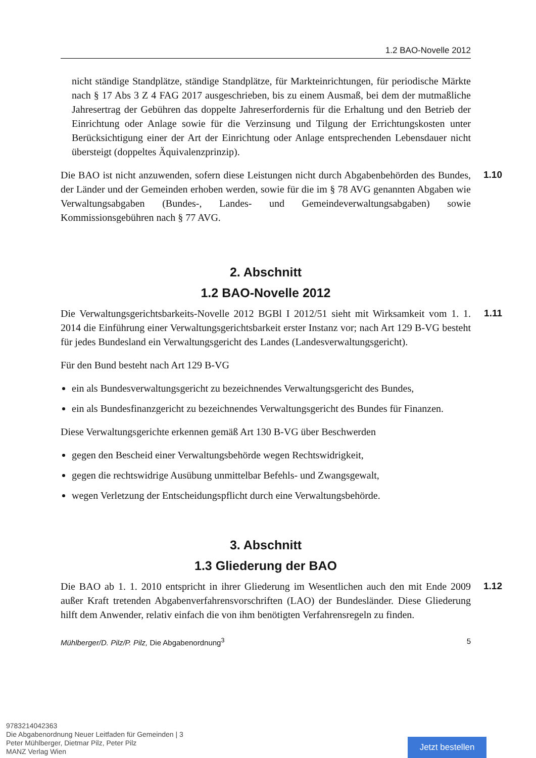1.2 BAO-Novelle 2012
nicht ständige Standplätze, ständige Standplätze, für Markteinrichtungen, für periodische Märkte nach § 17 Abs 3 Z 4 FAG 2017 ausgeschrieben, bis zu einem Ausmaß, bei dem der mutmaßliche Jahresertrag der Gebühren das doppelte Jahreserfordernis für die Erhaltung und den Betrieb der Einrichtung oder Anlage sowie für die Verzinsung und Tilgung der Errichtungskosten unter Berücksichtigung einer der Art der Einrichtung oder Anlage entsprechenden Lebensdauer nicht übersteigt (doppeltes Äquivalenzprinzip).
Die BAO ist nicht anzuwenden, sofern diese Leistungen nicht durch Abgabenbehörden des Bundes, der Länder und der Gemeinden erhoben werden, sowie für die im § 78 AVG genannten Abgaben wie Verwaltungsabgaben (Bundes-, Landes- und Gemeindeverwaltungsabgaben) sowie Kommissionsgebühren nach § 77 AVG. 1.10
2. Abschnitt
1.2 BAO-Novelle 2012
Die Verwaltungsgerichtsbarkeits-Novelle 2012 BGBl I 2012/51 sieht mit Wirksamkeit vom 1. 1. 2014 die Einführung einer Verwaltungsgerichtsbarkeit erster Instanz vor; nach Art 129 B-VG besteht für jedes Bundesland ein Verwaltungsgericht des Landes (Landesverwaltungsgericht). 1.11
Für den Bund besteht nach Art 129 B-VG
ein als Bundesverwaltungsgericht zu bezeichnendes Verwaltungsgericht des Bundes,
ein als Bundesfinanzgericht zu bezeichnendes Verwaltungsgericht des Bundes für Finanzen.
Diese Verwaltungsgerichte erkennen gemäß Art 130 B-VG über Beschwerden
gegen den Bescheid einer Verwaltungsbehörde wegen Rechtswidrigkeit,
gegen die rechtswidrige Ausübung unmittelbar Befehls- und Zwangsgewalt,
wegen Verletzung der Entscheidungspflicht durch eine Verwaltungsbehörde.
3. Abschnitt
1.3 Gliederung der BAO
Die BAO ab 1. 1. 2010 entspricht in ihrer Gliederung im Wesentlichen auch den mit Ende 2009 außer Kraft tretenden Abgabenverfahrensvorschriften (LAO) der Bundesländer. Diese Gliederung hilft dem Anwender, relativ einfach die von ihm benötigten Verfahrensregeln zu finden. 1.12
Mühlberger/D. Pilz/P. Pilz, Die Abgabenordnung<sup>3</sup> 5
9783214042363
Die Abgabenordnung Neuer Leitfaden für Gemeinden | 3
Peter Mühlberger, Dietmar Pilz, Peter Pilz
MANZ Verlag Wien
Jetzt bestellen